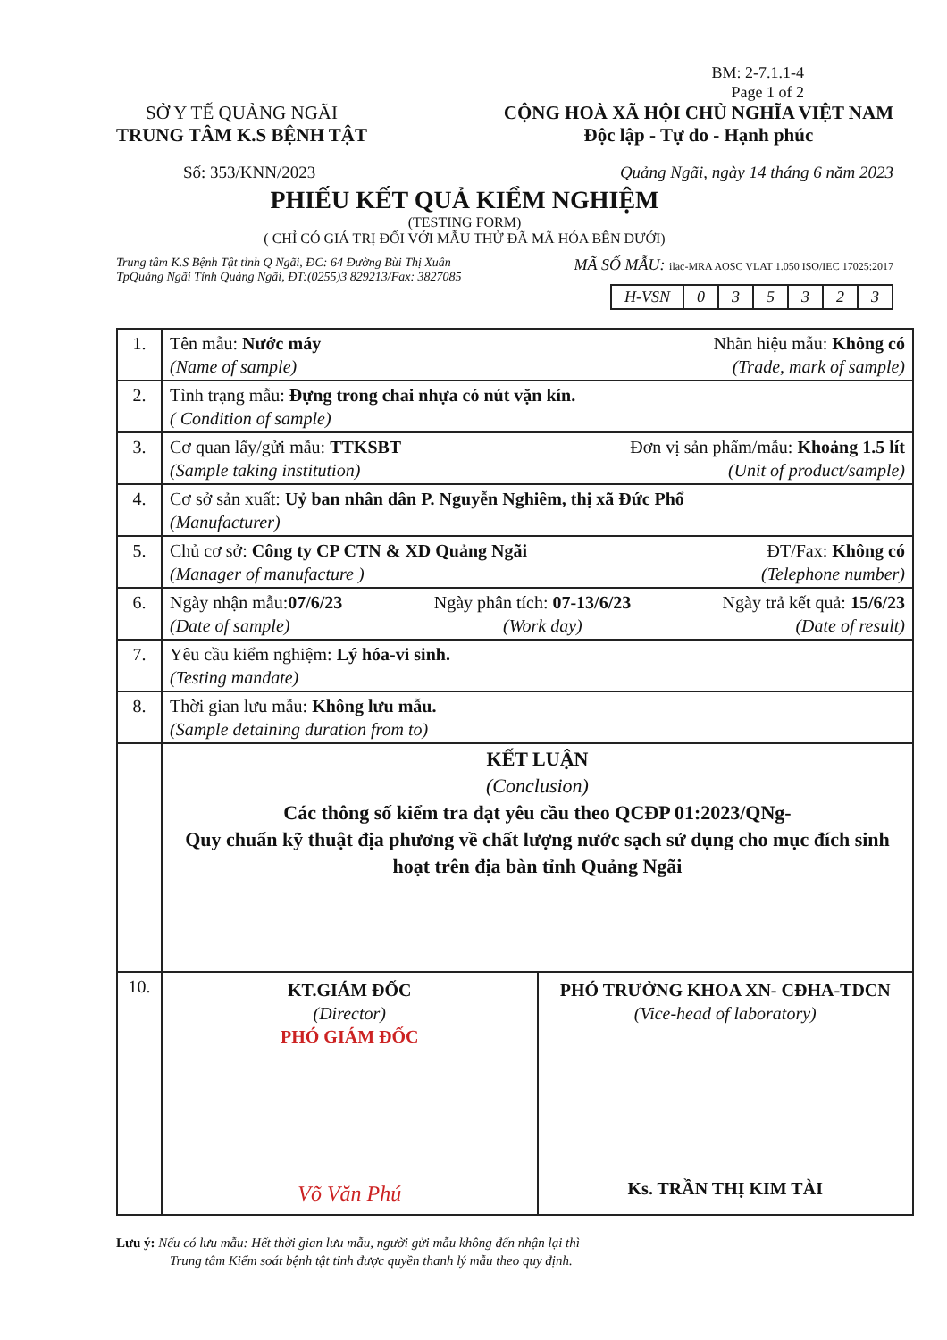BM: 2-7.1.1-4
Page 1 of 2
SỞ Y TẾ QUẢNG NGÃI
TRUNG TÂM K.S BỆNH TẬT
CỘNG HOÀ XÃ HỘI CHỦ NGHĨA VIỆT NAM
Độc lập - Tự do - Hạnh phúc
Số: 353/KNN/2023 Quảng Ngãi, ngày 14 tháng 6 năm 2023
PHIẾU KẾT QUẢ KIỂM NGHIỆM
(TESTING FORM)
( CHỈ CÓ GIÁ TRỊ ĐỐI VỚI MẪU THỬ ĐÃ MÃ HÓA BÊN DƯỚI)
Trung tâm K.S Bệnh Tật tỉnh Q Ngãi, ĐC: 64 Đường Bùi Thị Xuân
TpQuảng Ngãi Tỉnh Quảng Ngãi, ĐT:(0255)3 829213/Fax: 3827085
MÃ SỐ MẪU: ilac-MRA AOSC VLAT 1.050 ISO/IEC 17025:2017
| H-VSN | 0 | 3 | 5 | 3 | 2 | 3 |
| 1. | Tên mẫu: Nước máy Nhãn hiệu mẫu: Không có (Name of sample) (Trade, mark of sample) |
| 2. | Tình trạng mẫu: Đựng trong chai nhựa có nút vặn kín. ( Condition of sample) |
| 3. | Cơ quan lấy/gửi mẫu: TTKSBT Đơn vị sản phẩm/mẫu: Khoảng 1.5 lít (Sample taking institution) (Unit of product/sample) |
| 4. | Cơ sở sản xuất: Uỷ ban nhân dân P. Nguyễn Nghiêm, thị xã Đức Phổ (Manufacturer) |
| 5. | Chủ cơ sở: Công ty CP CTN & XD Quảng Ngãi ĐT/Fax: Không có (Manager of manufacture ) (Telephone number) |
| 6. | Ngày nhận mẫu: 07/6/23 Ngày phân tích: 07-13/6/23 Ngày trả kết quả: 15/6/23 (Date of sample) (Work day) (Date of result) |
| 7. | Yêu cầu kiểm nghiệm: Lý hóa-vi sinh. (Testing mandate) |
| 8. | Thời gian lưu mẫu: Không lưu mẫu. (Sample detaining duration from to) |
| | KẾT LUẬN (Conclusion) Các thông số kiểm tra đạt yêu cầu theo QCĐP 01:2023/QNg- Quy chuẩn kỹ thuật địa phương về chất lượng nước sạch sử dụng cho mục đích sinh hoạt trên địa bàn tỉnh Quảng Ngãi |
| 10. | KT.GIÁM ĐỐC (Director) PHÓ GIÁM ĐỐC Võ Văn Phú PHÓ TRƯỞNG KHOA XN- CĐHA-TDCN (Vice-head of laboratory) Ks. TRẦN THỊ KIM TÀI |
Lưu ý: Nếu có lưu mẫu: Hết thời gian lưu mẫu, người gửi mẫu không đến nhận lại thì
Trung tâm Kiểm soát bệnh tật tỉnh được quyền thanh lý mẫu theo quy định.